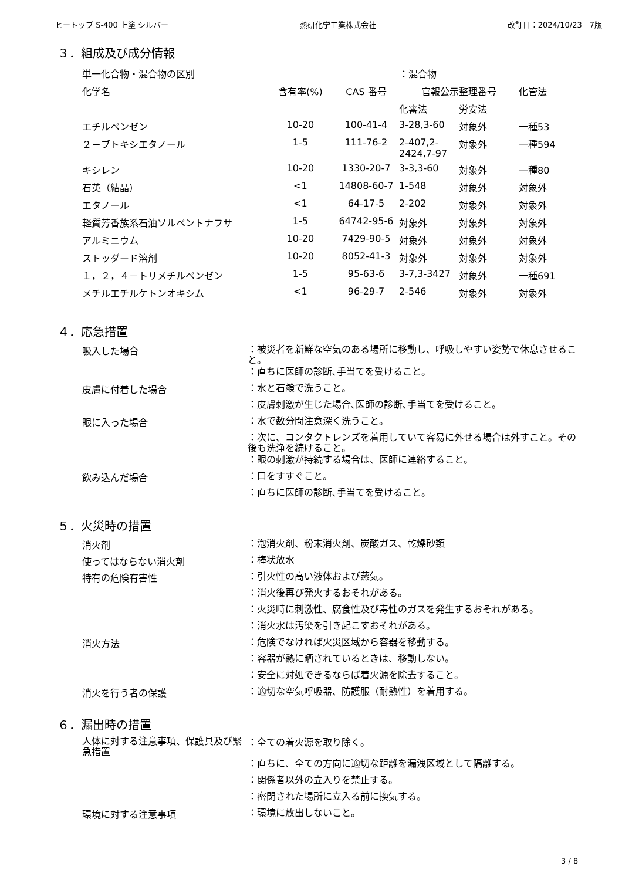ヒートップ S-400 上塗 シルバー 熱研化学工業株式会社 改訂日：2024/10/23　7版
３．組成及び成分情報
| 単一化合物・混合物の区別 | | | ：混合物 | | |
| 化学名 | 含有率(%) | CAS 番号 | 官報公示整理番号 | | 化管法 |
| | | | 化審法 | 労安法 | |
| エチルベンゼン | 10-20 | 100-41-4 | 3-28,3-60 | 対象外 | 一種53 |
| ２－ブトキシエタノール | 1-5 | 111-76-2 | 2-407,2- 2424,7-97 | 対象外 | 一種594 |
| キシレン | 10-20 | 1330-20-7 | 3-3,3-60 | 対象外 | 一種80 |
| 石英（結晶） | <1 | 14808-60-7 | 1-548 | 対象外 | 対象外 |
| エタノール | <1 | 64-17-5 | 2-202 | 対象外 | 対象外 |
| 軽質芳香族系石油ソルベントナフサ | 1-5 | 64742-95-6 | 対象外 | 対象外 | 対象外 |
| アルミニウム | 10-20 | 7429-90-5 | 対象外 | 対象外 | 対象外 |
| ストッダード溶剤 | 10-20 | 8052-41-3 | 対象外 | 対象外 | 対象外 |
| １，２，４－トリメチルベンゼン | 1-5 | 95-63-6 | 3-7,3-3427 | 対象外 | 一種691 |
| メチルエチルケトンオキシム | <1 | 96-29-7 | 2-546 | 対象外 | 対象外 |
４．応急措置
吸入した場合
：被災者を新鮮な空気のある場所に移動し、呼吸しやすい姿勢で休息させること。
：直ちに医師の診断､手当てを受けること。
皮膚に付着した場合
：水と石鹸で洗うこと。
：皮膚刺激が生じた場合､医師の診断､手当てを受けること。
眼に入った場合
：水で数分間注意深く洗うこと。
：次に、コンタクトレンズを着用していて容易に外せる場合は外すこと。その後も洗浄を続けること。
：眼の刺激が持続する場合は、医師に連絡すること。
飲み込んだ場合
：口をすすぐこと。
：直ちに医師の診断､手当てを受けること。
５．火災時の措置
消火剤
：泡消火剤、粉末消火剤、炭酸ガス、乾燥砂類
使ってはならない消火剤
：棒状放水
特有の危険有害性
：引火性の高い液体および蒸気。
：消火後再び発火するおそれがある。
：火災時に刺激性、腐食性及び毒性のガスを発生するおそれがある。
：消火水は汚染を引き起こすおそれがある。
消火方法
：危険でなければ火災区域から容器を移動する。
：容器が熱に晒されているときは、移動しない。
：安全に対処できるならば着火源を除去すること。
消火を行う者の保護
：適切な空気呼吸器、防護服（耐熱性）を着用する。
６．漏出時の措置
人体に対する注意事項、保護具及び緊急措置
：全ての着火源を取り除く。
：直ちに、全ての方向に適切な距離を漏洩区域として隔離する。
：関係者以外の立入りを禁止する。
：密閉された場所に立入る前に換気する。
環境に対する注意事項
：環境に放出しないこと。
3 / 8